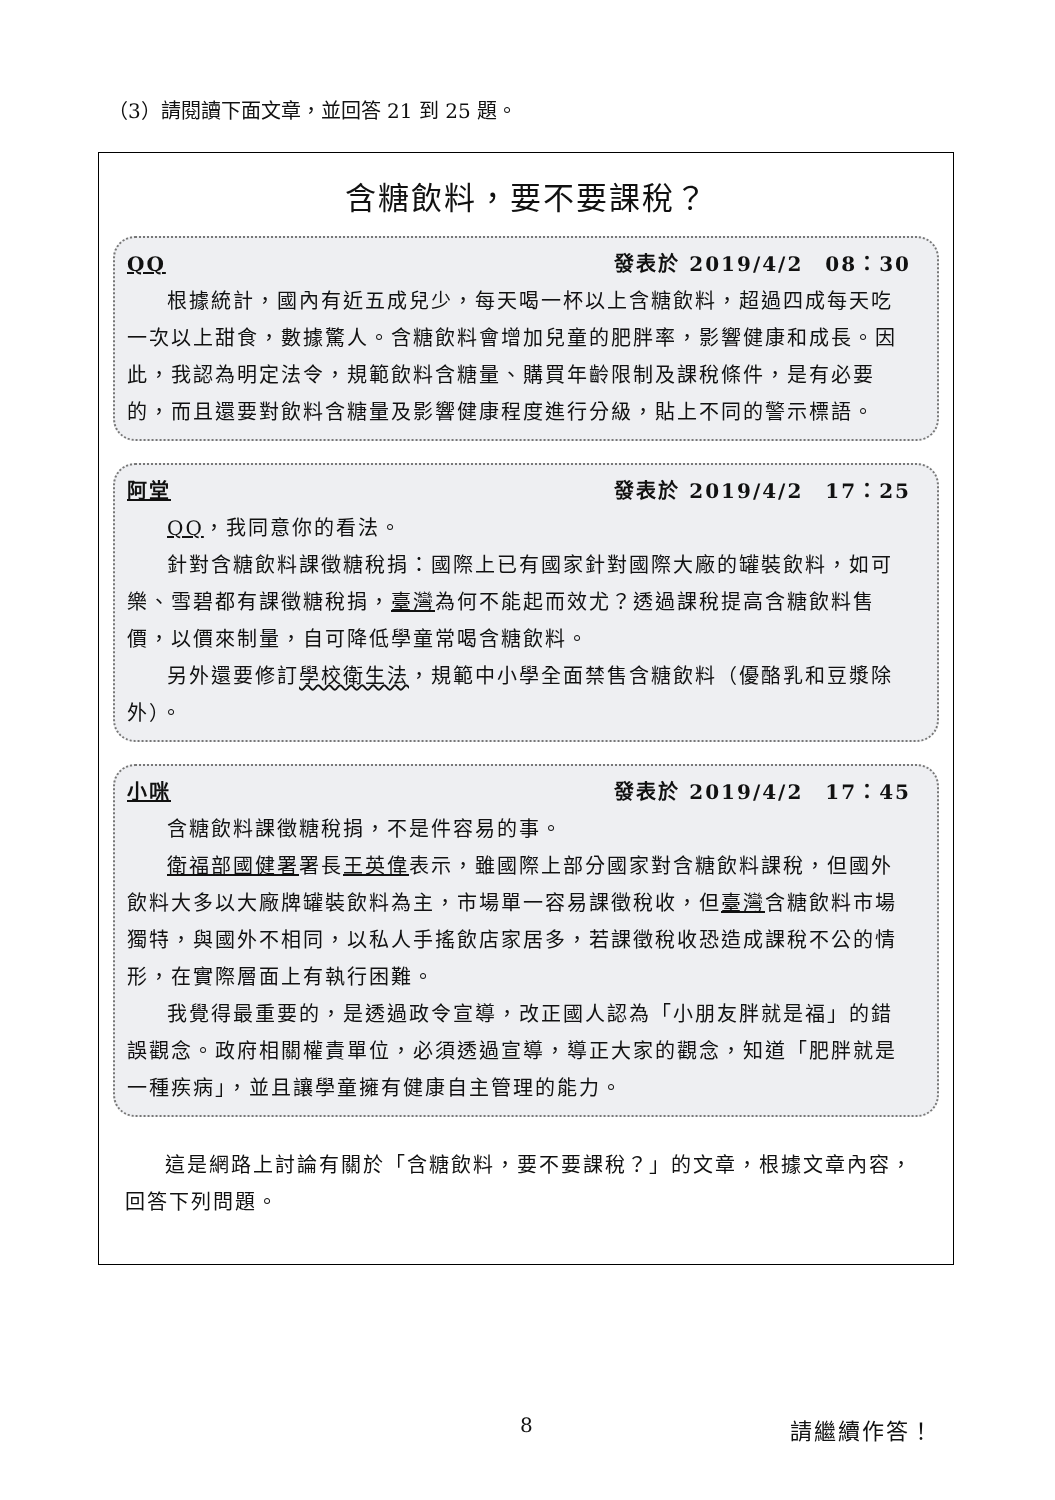（3）請閱讀下面文章，並回答 21 到 25 題。
含糖飲料，要不要課稅？
QQ 發表於 2019/4/2　08：30
根據統計，國內有近五成兒少，每天喝一杯以上含糖飲料，超過四成每天吃一次以上甜食，數據驚人。含糖飲料會增加兒童的肥胖率，影響健康和成長。因此，我認為明定法令，規範飲料含糖量、購買年齡限制及課稅條件，是有必要的，而且還要對飲料含糖量及影響健康程度進行分級，貼上不同的警示標語。
阿堂 發表於 2019/4/2　17：25
QQ，我同意你的看法。
針對含糖飲料課徵糖稅捐：國際上已有國家針對國際大廠的罐裝飲料，如可樂、雪碧都有課徵糖稅捐，臺灣為何不能起而效尤？透過課稅提高含糖飲料售價，以價來制量，自可降低學童常喝含糖飲料。
另外還要修訂學校衛生法，規範中小學全面禁售含糖飲料（優酪乳和豆漿除外）。
小咪 發表於 2019/4/2　17：45
含糖飲料課徵糖稅捐，不是件容易的事。
衛福部 國健署署長王英偉表示，雖國際上部分國家對含糖飲料課稅，但國外飲料大多以大廠牌罐裝飲料為主，市場單一容易課徵稅收，但臺灣含糖飲料市場獨特，與國外不相同，以私人手搖飲店家居多，若課徵稅收恐造成課稅不公的情形，在實際層面上有執行困難。
我覺得最重要的，是透過政令宣導，改正國人認為「小朋友胖就是福」的錯誤觀念。政府相關權責單位，必須透過宣導，導正大家的觀念，知道「肥胖就是一種疾病」，並且讓學童擁有健康自主管理的能力。
這是網路上討論有關於「含糖飲料，要不要課稅？」的文章，根據文章內容，回答下列問題。
8 請繼續作答！